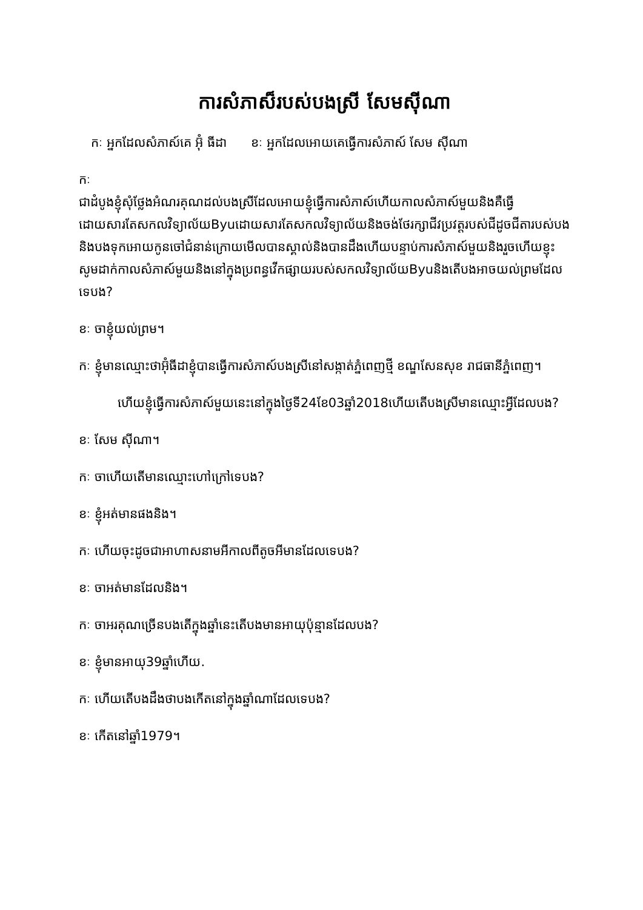ការសំភាស៏របស់បងស្រី សែមស៊ីណា
កៈ អ្នកដែលសំភាស៍គេ អ៊ុំ ធីដា ខៈ អ្នកដែលអោយគេធ្វើការសំភាស៍ សែម ស៊ីណា
កៈ
ជាដំបូងខ្ញុំសុំថ្លែងអំណរគុណដល់បងស្រីដែលអោយខ្ញុំធ្វើការសំភាស៍ហើយកាលសំភាស៍មួយនិងគឺធ្វើដោយសារតែសកលវិទ្យាល័យByuដោយសារតែសកលវិទ្យាល័យនិងចង់ថែរក្សាជីវប្រវត្តរបស់ជីដូចជីតារបស់បង
និងបងទុកអោយកូនចៅជំនាន់ក្រោយមើលបានស្គាល់និងបានដឹងហើយបន្ទាប់ការសំភាស៍មួយនិងរួចហើយខ្ញុះសូមដាក់កាលសំភាស៍មួយនិងនៅក្នុងប្រពន្ធវើកផ្សាយរបស់សកលវិទ្យាល័យByuនិងតើបងអាចយល់ព្រមដែលទេបង?
ខៈ ចាខ្ញុំយល់ព្រម។
កៈ ខ្ញុំមានឈ្មោះថាអ៊ុំធីដាខ្ញុំបានធ្វើការសំភាស៍បងស្រីនៅសង្កាត់ភ្នំពេញថ្មី ខណ្ឌសែនសុខ រាជធានីភ្នំពេញ។
ហើយខ្ញុំធ្វើការសំភាស៍មួយនេះនៅក្នុងថ្ងៃទី24ខែ03ឆ្នាំ2018ហើយតើបងស្រីមានឈ្មោះអ្វីដែលបង?
ខៈ សែម ស៊ីណា។
កៈ ចាហើយតើមានឈ្មោះហៅក្រៅទេបង?
ខៈ ខ្ញុំអត់មានផងនិង។
កៈ ហើយចុះដូចជាអាហាសនាមអីកាលពីតូចអីមានដែលទេបង?
ខៈ ចាអត់មានដែលនិង។
កៈ ចាអរគុណច្រើនបងតើក្នុងឆ្នាំនេះតើបងមានអាយុប៉ុន្មានដែលបង?
ខៈ ខ្ញុំមានអាយុ39ឆ្នាំហើយ.
កៈ ហើយតើបងដឹងថាបងកើតនៅក្នុងឆ្នាំណាដែលទេបង?
ខៈ កើតនៅឆ្នាំ1979។